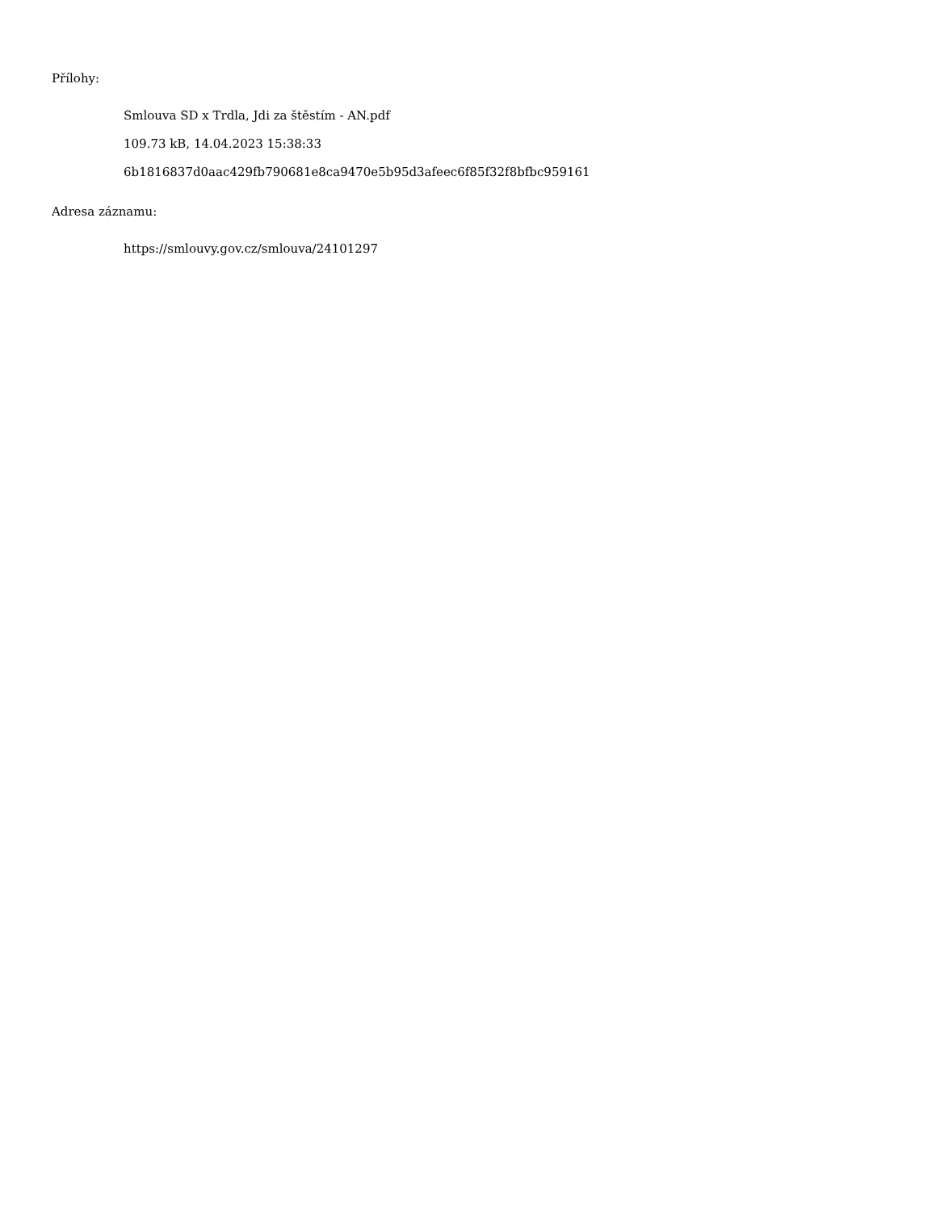Přílohy:
Smlouva SD x Trdla, Jdi za štěstím - AN.pdf
109.73 kB, 14.04.2023 15:38:33
6b1816837d0aac429fb790681e8ca9470e5b95d3afeec6f85f32f8bfbc959161
Adresa záznamu:
https://smlouvy.gov.cz/smlouva/24101297